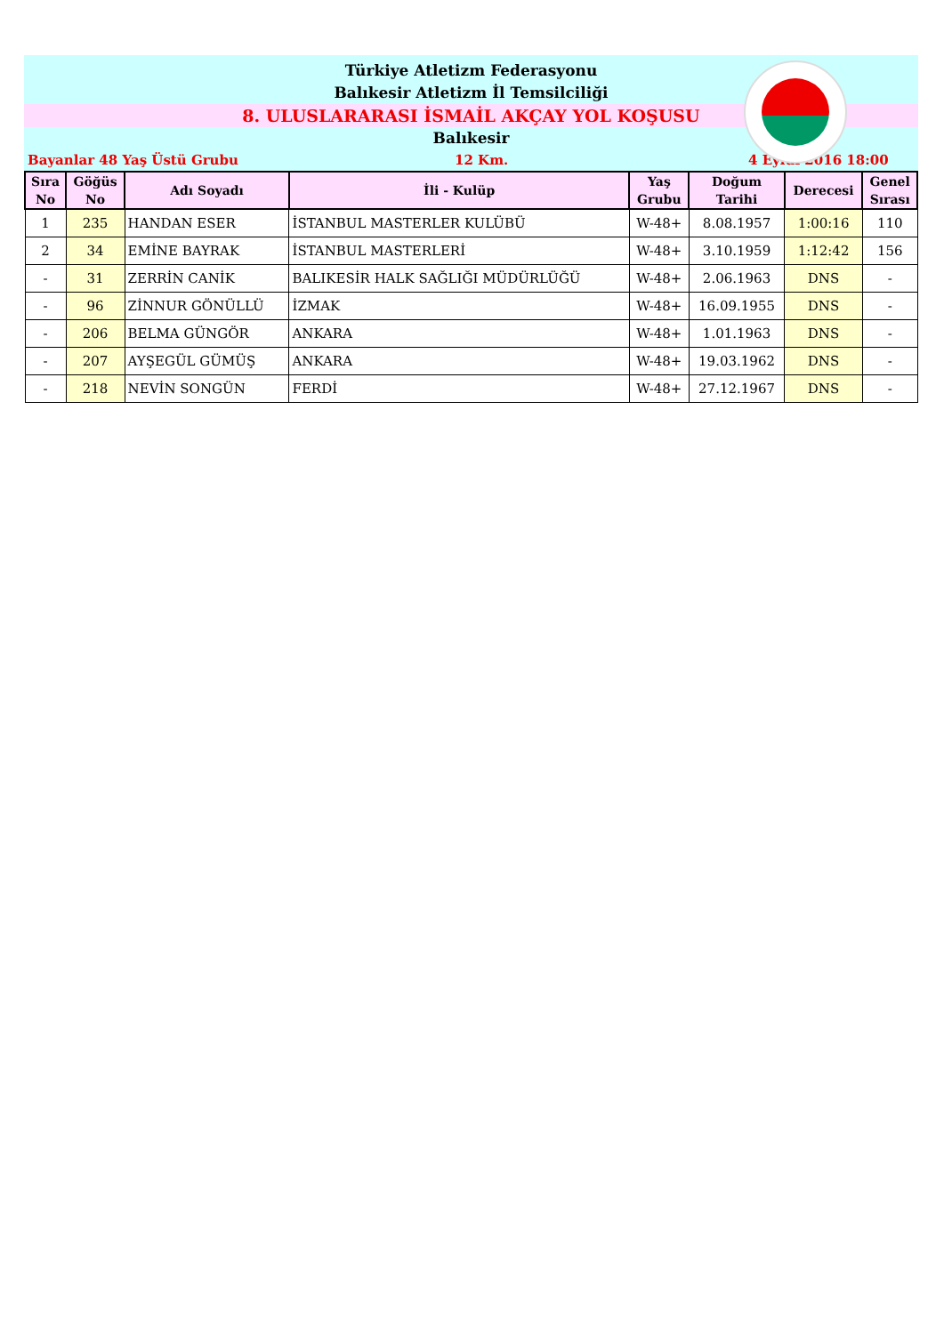Türkiye Atletizm Federasyonu
Balıkesir Atletizm İl Temsilciliği
8. ULUSLARARASI İSMAİL AKÇAY YOL KOŞUSU
Balıkesir
Bayanlar 48 Yaş Üstü Grubu 12 Km. 4 Eylül 2016 18:00
| Sıra No | Göğüs No | Adı Soyadı | İli - Kulüp | Yaş Grubu | Doğum Tarihi | Derecesi | Genel Sırası |
| --- | --- | --- | --- | --- | --- | --- | --- |
| 1 | 235 | HANDAN ESER | İSTANBUL MASTERLER KULÜBÜ | W-48+ | 8.08.1957 | 1:00:16 | 110 |
| 2 | 34 | EMİNE BAYRAK | İSTANBUL MASTERLERİ | W-48+ | 3.10.1959 | 1:12:42 | 156 |
| - | 31 | ZERRİN CANİK | BALIKESİR HALK SAĞLIĞI MÜDÜRLÜĞÜ | W-48+ | 2.06.1963 | DNS | - |
| - | 96 | ZİNNUR GÖNÜLLÜ | İZMAK | W-48+ | 16.09.1955 | DNS | - |
| - | 206 | BELMA GÜNGÖR | ANKARA | W-48+ | 1.01.1963 | DNS | - |
| - | 207 | AYŞEGÜL GÜMÜŞ | ANKARA | W-48+ | 19.03.1962 | DNS | - |
| - | 218 | NEVİN SONGÜN | FERDİ | W-48+ | 27.12.1967 | DNS | - |